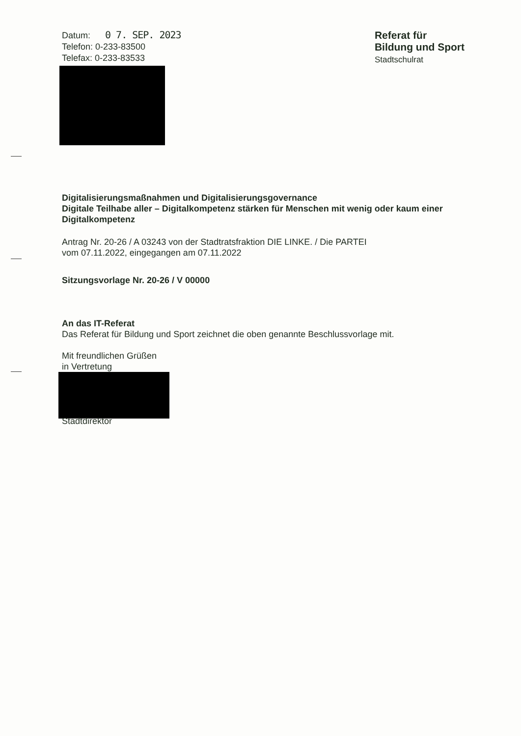Datum: 0 7. SEP. 2023
Telefon: 0-233-83500
Telefax: 0-233-83533
Referat für
Bildung und Sport
Stadtschulrat
Digitalisierungsmaßnahmen und Digitalisierungsgovernance
Digitale Teilhabe aller – Digitalkompetenz stärken für Menschen mit wenig oder kaum einer Digitalkompetenz
Antrag Nr. 20-26 / A 03243 von der Stadtratsfraktion DIE LINKE. / Die PARTEI
vom 07.11.2022, eingegangen am 07.11.2022
Sitzungsvorlage Nr. 20-26 / V 00000
An das IT-Referat
Das Referat für Bildung und Sport zeichnet die oben genannte Beschlussvorlage mit.
Mit freundlichen Grüßen
in Vertretung
Stadtdirektor